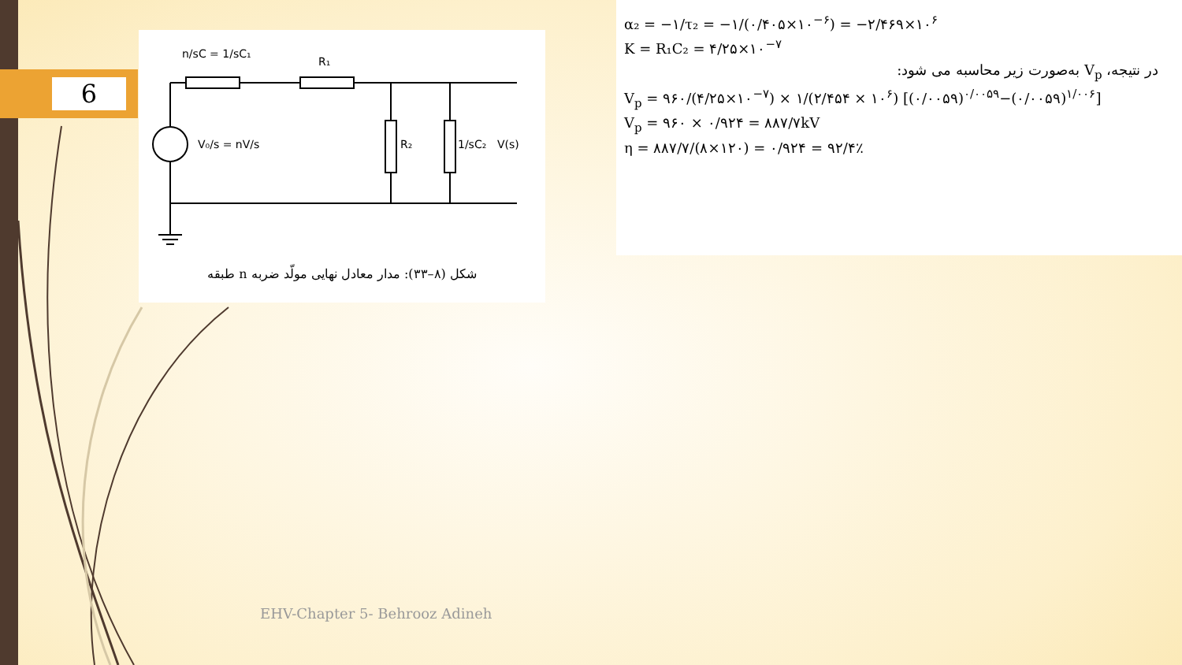6
n/sC = 1/sC₁
R₁
V₀/s = nV/s
R₂
1/sC₂
V(s)
شکل (۸–۳۳): مدار معادل نهایی مولّد ضربه n طبقه
α₂ = −۱/τ₂ = −۱/(۰/۴۰۵×۱۰<sup>−۶</sup>) = −۲/۴۶۹×۱۰<sup>۶</sup>
K = R₁C₂ = ۴/۲۵×۱۰<sup>−۷</sup>
در نتیجه، V<sub>p</sub> به‌صورت زیر محاسبه می شود:
V<sub>p</sub> = ۹۶۰/(۴/۲۵×۱۰<sup>−۷</sup>) × ۱/(۲/۴۵۴ × ۱۰<sup>۶</sup>) [(۰/۰۰۵۹)<sup>۰/۰۰۵۹</sup>−(۰/۰۰۵۹)<sup>۱/۰۰۶</sup>]
V<sub>p</sub> = ۹۶۰ × ۰/۹۲۴ = ۸۸۷/۷kV
η = ۸۸۷/۷/(۸×۱۲۰) = ۰/۹۲۴ = ۹۲/۴٪
EHV-Chapter 5- Behrooz Adineh